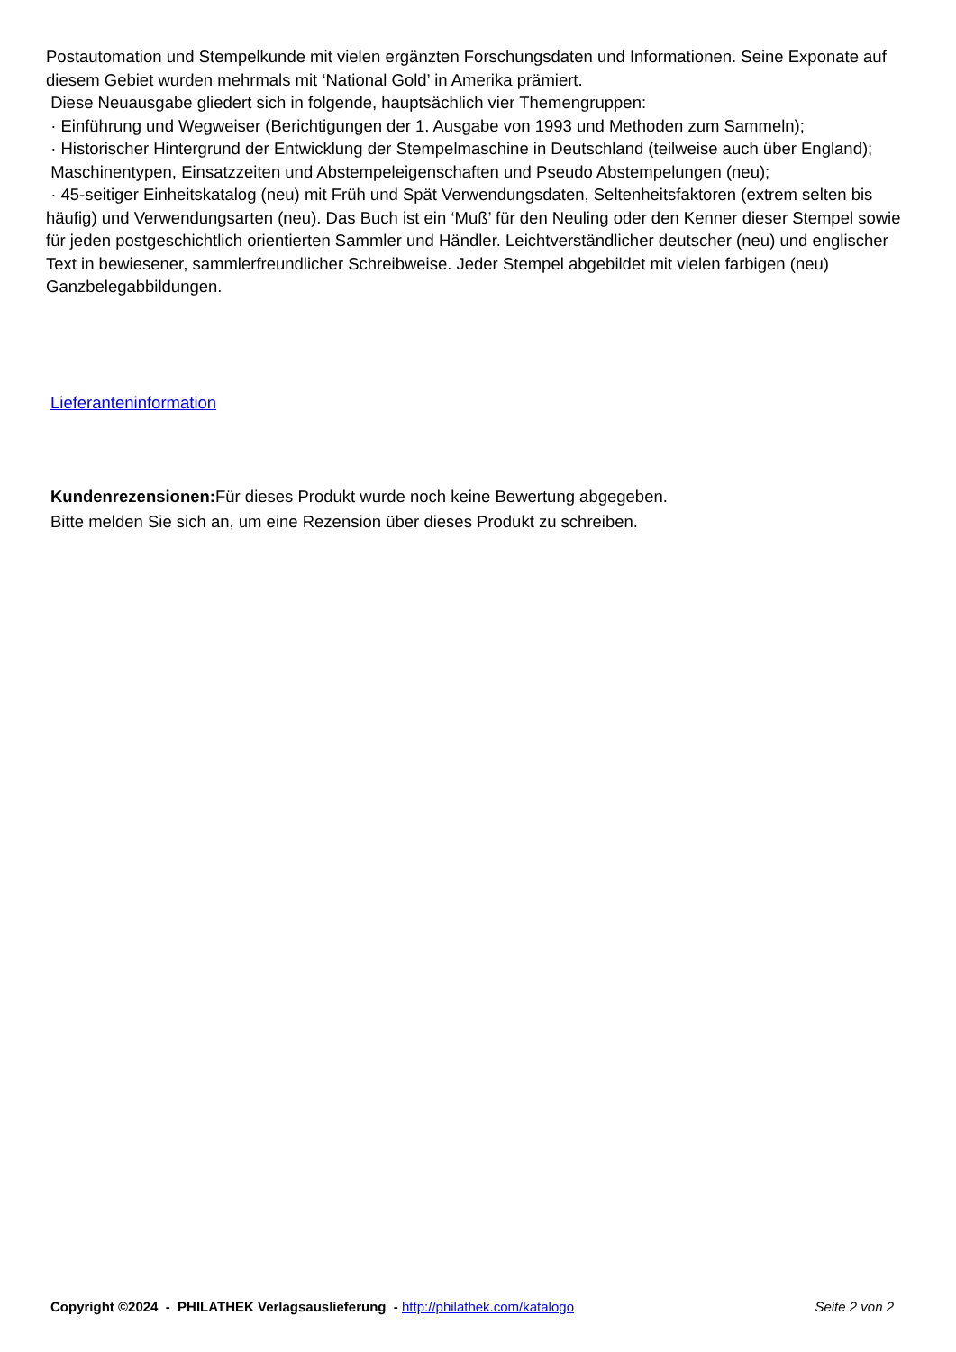Postautomation und Stempelkunde mit vielen ergänzten Forschungsdaten und Informationen. Seine Exponate auf diesem Gebiet wurden mehrmals mit ‘National Gold’ in Amerika prämiert.
Diese Neuausgabe gliedert sich in folgende, hauptsächlich vier Themengruppen:
· Einführung und Wegweiser (Berichtigungen der 1. Ausgabe von 1993 und Methoden zum Sammeln);
· Historischer Hintergrund der Entwicklung der Stempelmaschine in Deutschland (teilweise auch über England);
Maschinentypen, Einsatzzeiten und Abstempeleigenschaften und Pseudo Abstempelungen (neu);
· 45-seitiger Einheitskatalog (neu) mit Früh und Spät Verwendungsdaten, Seltenheitsfaktoren (extrem selten bis häufig) und Verwendungsarten (neu). Das Buch ist ein ‘Muß’ für den Neuling oder den Kenner dieser Stempel sowie für jeden postgeschichtlich orientierten Sammler und Händler. Leichtverständlicher deutscher (neu) und englischer Text in bewiesener, sammlerfreundlicher Schreibweise. Jeder Stempel abgebildet mit vielen farbigen (neu) Ganzbelegabbildungen.
Lieferanteninformation
Kundenrezensionen: Für dieses Produkt wurde noch keine Bewertung abgegeben.
Bitte melden Sie sich an, um eine Rezension über dieses Produkt zu schreiben.
Copyright ©2024 - PHILATHEK Verlagsauslieferung - http://philathek.com/katalogo Seite 2 von 2